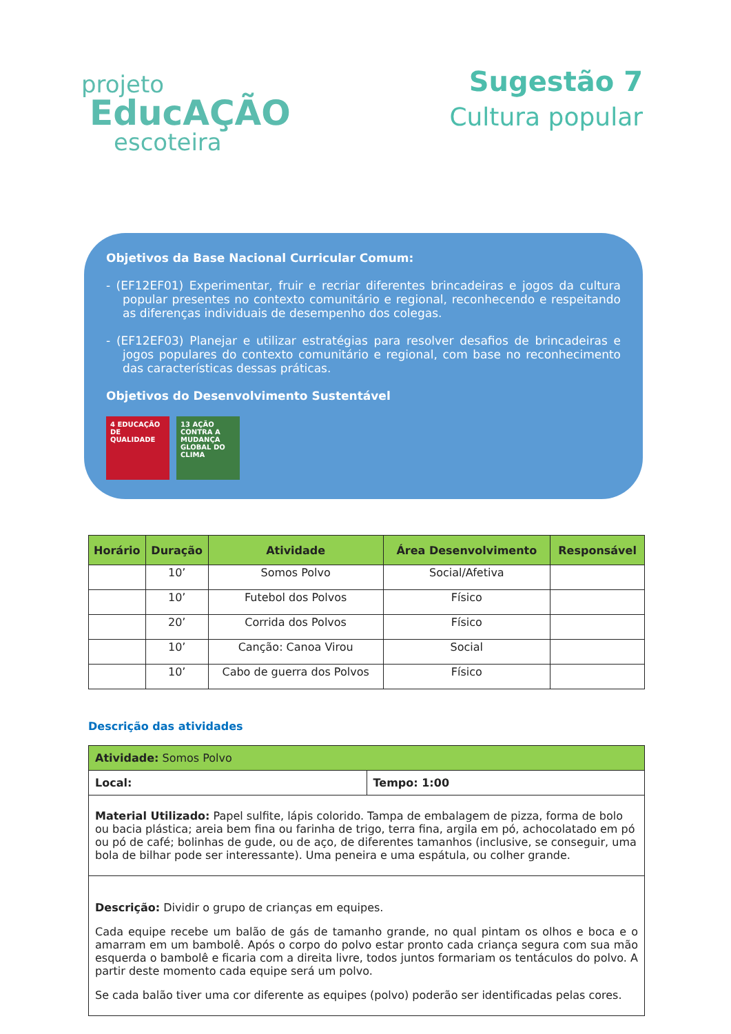projeto
EducAÇÃO
escoteira
Sugestão 7
Cultura popular
Objetivos da Base Nacional Curricular Comum:
- (EF12EF01) Experimentar, fruir e recriar diferentes brincadeiras e jogos da cultura popular presentes no contexto comunitário e regional, reconhecendo e respeitando as diferenças individuais de desempenho dos colegas.
- (EF12EF03) Planejar e utilizar estratégias para resolver desafios de brincadeiras e jogos populares do contexto comunitário e regional, com base no reconhecimento das características dessas práticas.
Objetivos do Desenvolvimento Sustentável
4 EDUCAÇÃO DE QUALIDADE
13 AÇÃO CONTRA A MUDANÇA GLOBAL DO CLIMA
| Horário | Duração | Atividade | Área Desenvolvimento | Responsável |
| --- | --- | --- | --- | --- |
| | 10’ | Somos Polvo | Social/Afetiva | |
| | 10’ | Futebol dos Polvos | Físico | |
| | 20’ | Corrida dos Polvos | Físico | |
| | 10’ | Canção: Canoa Virou | Social | |
| | 10’ | Cabo de guerra dos Polvos | Físico | |
Descrição das atividades
| Atividade: Somos Polvo | |
| Local: | Tempo: 1:00 |
| Material Utilizado: Papel sulfite, lápis colorido. Tampa de embalagem de pizza, forma de bolo ou bacia plástica; areia bem fina ou farinha de trigo, terra fina, argila em pó, achocolatado em pó ou pó de café; bolinhas de gude, ou de aço, de diferentes tamanhos (inclusive, se conseguir, uma bola de bilhar pode ser interessante). Uma peneira e uma espátula, ou colher grande. | |
| Descrição: Dividir o grupo de crianças em equipes. Cada equipe recebe um balão de gás de tamanho grande, no qual pintam os olhos e boca e o amarram em um bambolê. Após o corpo do polvo estar pronto cada criança segura com sua mão esquerda o bambolê e ficaria com a direita livre, todos juntos formariam os tentáculos do polvo. A partir deste momento cada equipe será um polvo. Se cada balão tiver uma cor diferente as equipes (polvo) poderão ser identificadas pelas cores. | |